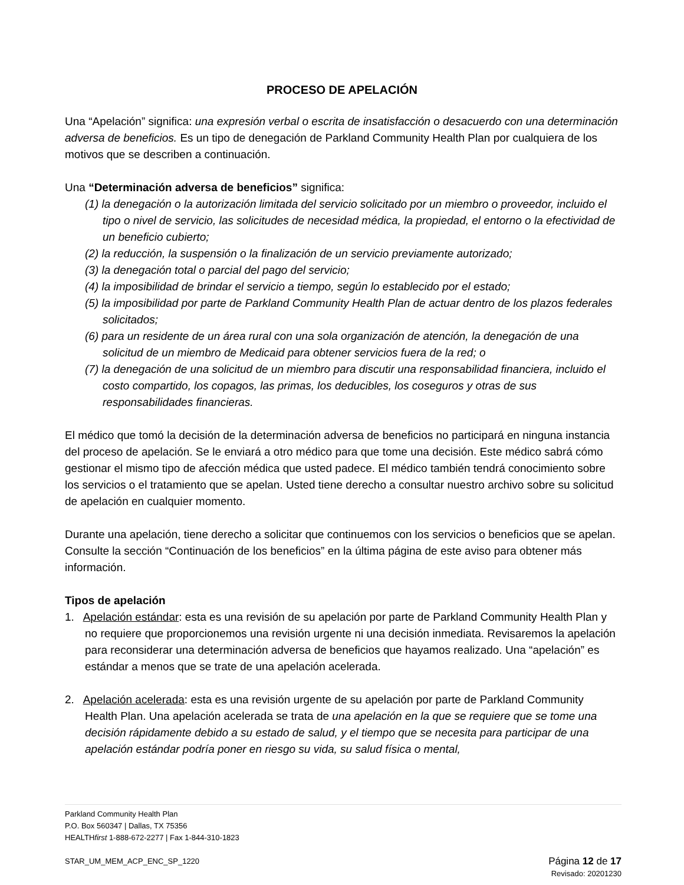PROCESO DE APELACIÓN
Una “Apelación” significa: una expresión verbal o escrita de insatisfacción o desacuerdo con una determinación adversa de beneficios. Es un tipo de denegación de Parkland Community Health Plan por cualquiera de los motivos que se describen a continuación.
Una “Determinación adversa de beneficios” significa:
(1) la denegación o la autorización limitada del servicio solicitado por un miembro o proveedor, incluido el tipo o nivel de servicio, las solicitudes de necesidad médica, la propiedad, el entorno o la efectividad de un beneficio cubierto;
(2) la reducción, la suspensión o la finalización de un servicio previamente autorizado;
(3) la denegación total o parcial del pago del servicio;
(4) la imposibilidad de brindar el servicio a tiempo, según lo establecido por el estado;
(5) la imposibilidad por parte de Parkland Community Health Plan de actuar dentro de los plazos federales solicitados;
(6) para un residente de un área rural con una sola organización de atención, la denegación de una solicitud de un miembro de Medicaid para obtener servicios fuera de la red; o
(7) la denegación de una solicitud de un miembro para discutir una responsabilidad financiera, incluido el costo compartido, los copagos, las primas, los deducibles, los coseguros y otras de sus responsabilidades financieras.
El médico que tomó la decisión de la determinación adversa de beneficios no participará en ninguna instancia del proceso de apelación. Se le enviará a otro médico para que tome una decisión. Este médico sabrá cómo gestionar el mismo tipo de afección médica que usted padece. El médico también tendrá conocimiento sobre los servicios o el tratamiento que se apelan. Usted tiene derecho a consultar nuestro archivo sobre su solicitud de apelación en cualquier momento.
Durante una apelación, tiene derecho a solicitar que continuemos con los servicios o beneficios que se apelan. Consulte la sección “Continuación de los beneficios” en la última página de este aviso para obtener más información.
Tipos de apelación
1. Apelación estándar: esta es una revisión de su apelación por parte de Parkland Community Health Plan y no requiere que proporcionemos una revisión urgente ni una decisión inmediata. Revisaremos la apelación para reconsiderar una determinación adversa de beneficios que hayamos realizado. Una “apelación” es estándar a menos que se trate de una apelación acelerada.
2. Apelación acelerada: esta es una revisión urgente de su apelación por parte de Parkland Community Health Plan. Una apelación acelerada se trata de una apelación en la que se requiere que se tome una decisión rápidamente debido a su estado de salud, y el tiempo que se necesita para participar de una apelación estándar podría poner en riesgo su vida, su salud física o mental,
Parkland Community Health Plan
P.O. Box 560347 | Dallas, TX 75356
HEALTHfirst 1-888-672-2277 | Fax 1-844-310-1823
STAR_UM_MEM_ACP_ENC_SP_1220 Página 12 de 17
Revisado: 20201230